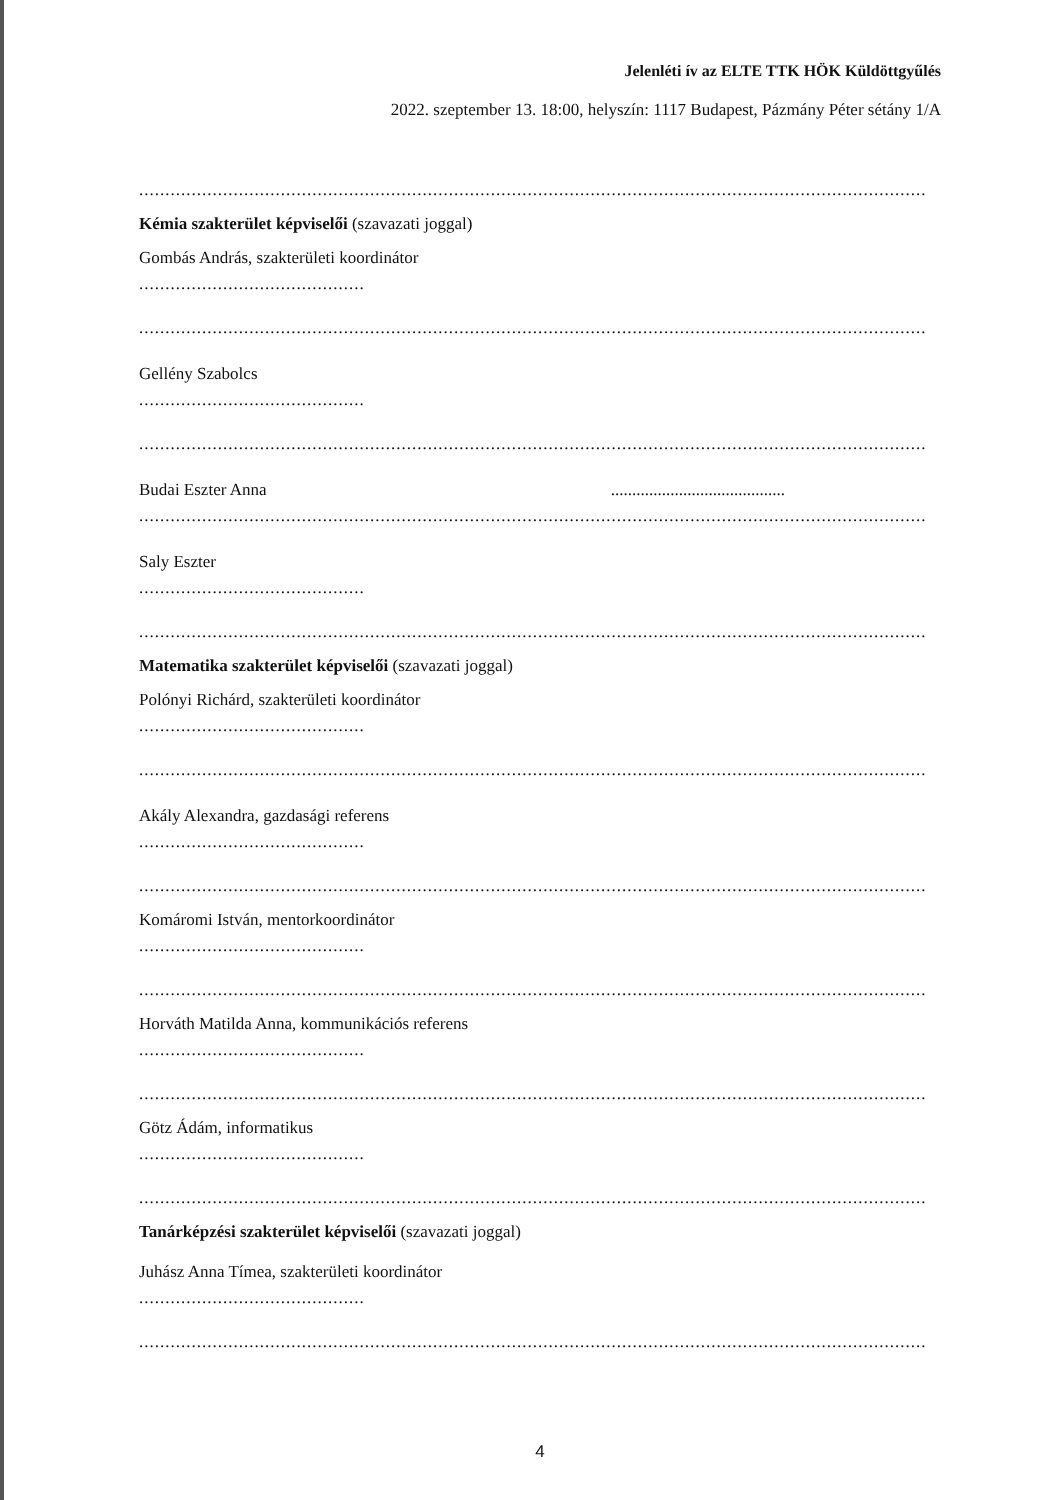Jelenléti ív az ELTE TTK HÖK Küldöttgyűlés
2022. szeptember 13. 18:00, helyszín: 1117 Budapest, Pázmány Péter sétány 1/A
......................................................................................................................................................
Kémia szakterület képviselői (szavazati joggal)
Gombás András, szakterületi koordinátor
...........................................
......................................................................................................................................................
Gellény Szabolcs
...........................................
......................................................................................................................................................
Budai Eszter Anna .........................................
......................................................................................................................................................
Saly Eszter
...........................................
......................................................................................................................................................
Matematika szakterület képviselői (szavazati joggal)
Polónyi Richárd, szakterületi koordinátor
...........................................
......................................................................................................................................................
Akály Alexandra, gazdasági referens
...........................................
......................................................................................................................................................
Komáromi István, mentorkoordinátor
...........................................
......................................................................................................................................................
Horváth Matilda Anna, kommunikációs referens
...........................................
......................................................................................................................................................
Götz Ádám, informatikus
...........................................
......................................................................................................................................................
Tanárképzési szakterület képviselői (szavazati joggal)
Juhász Anna Tímea, szakterületi koordinátor
...........................................
......................................................................................................................................................
4